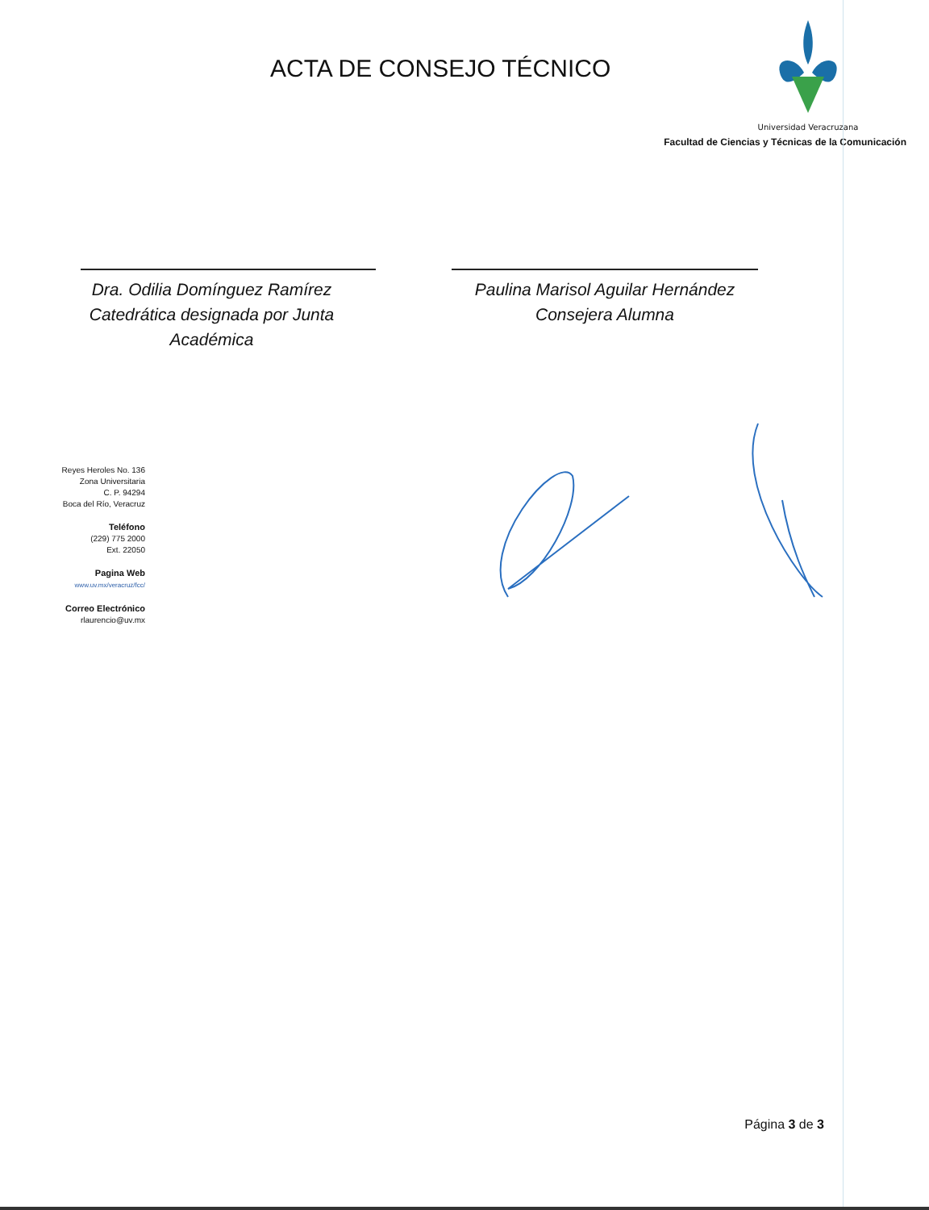ACTA DE CONSEJO TÉCNICO
Universidad Veracruzana
Facultad de Ciencias y Técnicas de la Comunicación
Dra. Odilia Domínguez Ramírez
Catedrática designada por Junta Académica
Paulina Marisol Aguilar Hernández
Consejera Alumna
Reyes Heroles No. 136
Zona Universitaria
C. P. 94294
Boca del Río, Veracruz
Teléfono
(229) 775 2000
Ext. 22050
Pagina Web
www.uv.mx/veracruz/fcc/
Correo Electrónico
rlaurencio@uv.mx
Página 3 de 3